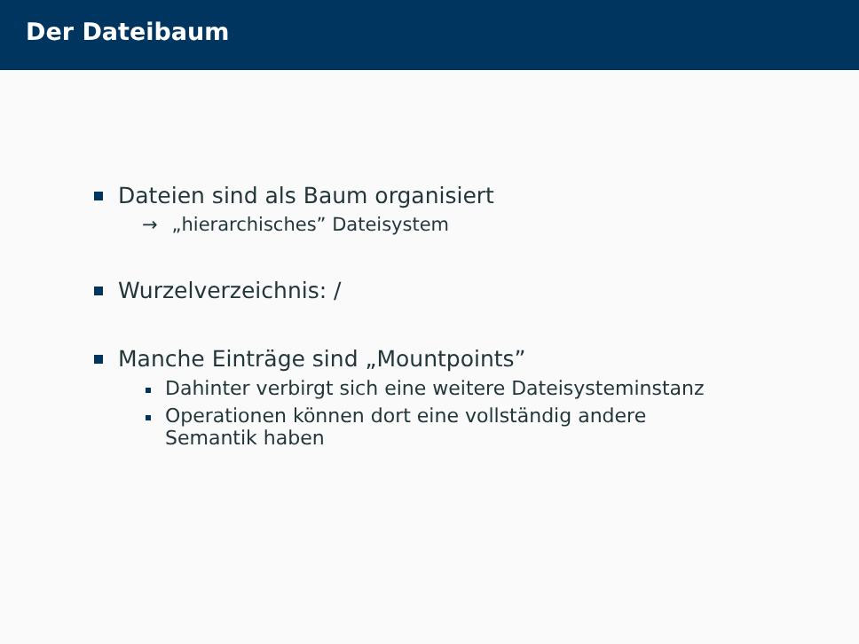Der Dateibaum
Dateien sind als Baum organisiert
→ „hierarchisches” Dateisystem
Wurzelverzeichnis: /
Manche Einträge sind „Mountpoints”
Dahinter verbirgt sich eine weitere Dateisysteminstanz
Operationen können dort eine vollständig andere
Semantik haben